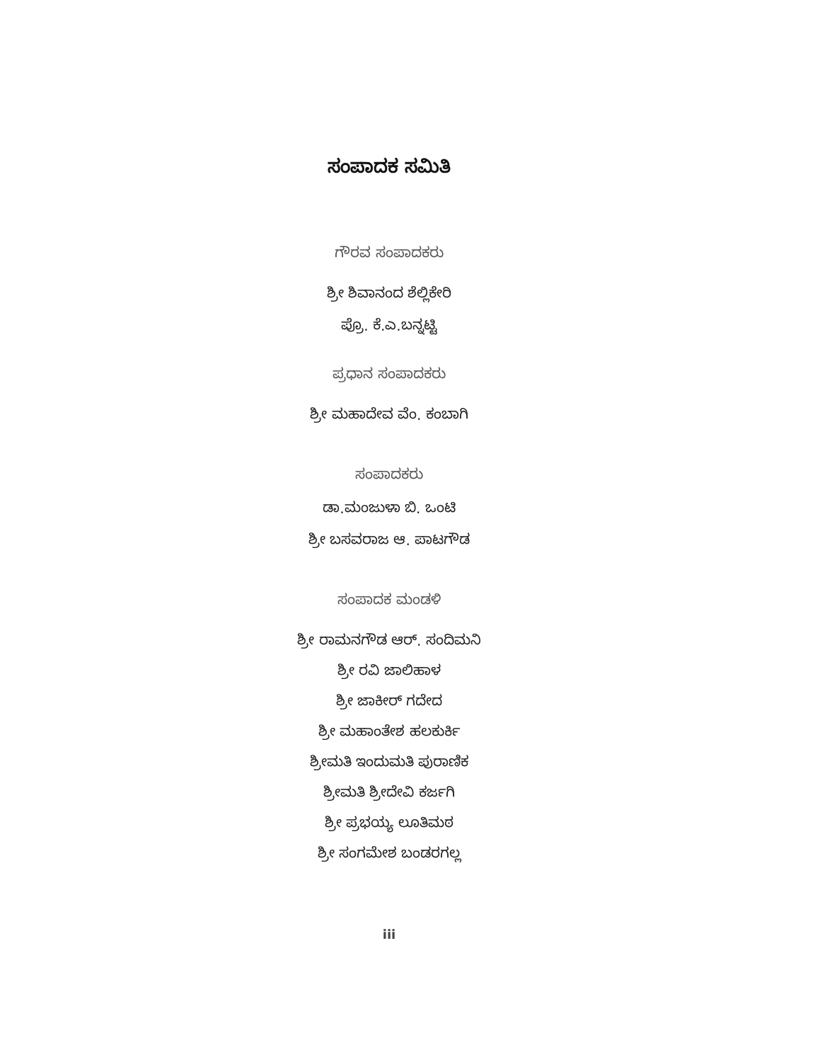ಸಂಪಾದಕ ಸಮಿತಿ
ಗೌರವ ಸಂಪಾದಕರು
ಶ್ರೀ ಶಿವಾನಂದ ಶೆಲ್ಲಿಕೇರಿ
ಪ್ರೊ. ಕೆ.ಎ.ಬನ್ನಟ್ಟಿ
ಪ್ರಧಾನ ಸಂಪಾದಕರು
ಶ್ರೀ ಮಹಾದೇವ ವೆಂ. ಕಂಬಾಗಿ
ಸಂಪಾದಕರು
ಡಾ.ಮಂಜುಳಾ ಬಿ. ಒಂಟಿ
ಶ್ರೀ ಬಸವರಾಜ ಆ. ಪಾಟಗೌಡ
ಸಂಪಾದಕ ಮಂಡಳಿ
ಶ್ರೀ ರಾಮನಗೌಡ ಆರ್. ಸಂದಿಮನಿ
ಶ್ರೀ ರವಿ ಜಾಲಿಹಾಳ
ಶ್ರೀ ಜಾಕೀರ್ ಗದೇದ
ಶ್ರೀ ಮಹಾಂತೇಶ ಹಲಕುರ್ಕಿ
ಶ್ರೀಮತಿ ಇಂದುಮತಿ ಪುರಾಣಿಕ
ಶ್ರೀಮತಿ ಶ್ರೀದೇವಿ ಕರ್ಜಗಿ
ಶ್ರೀ ಪ್ರಭಯ್ಯ ಲೂತಿಮಠ
ಶ್ರೀ ಸಂಗಮೇಶ ಬಂಡರಗಲ್ಲ
iii